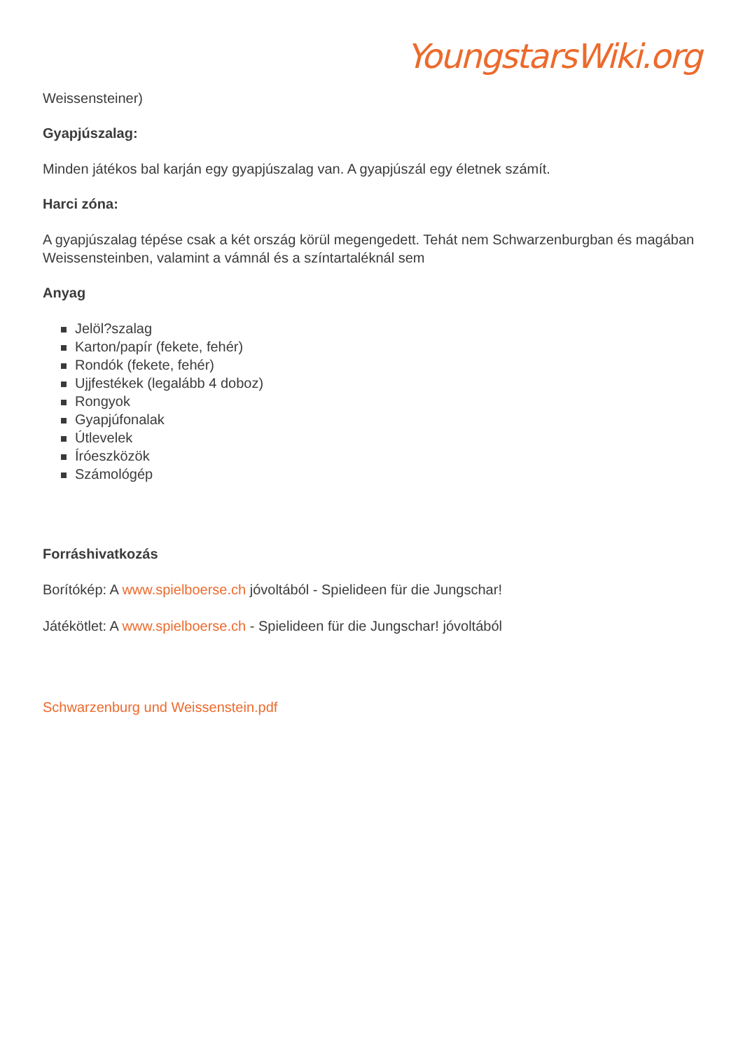YoungstarsWiki.org
Weissensteiner)
Gyapjúszalag:
Minden játékos bal karján egy gyapjúszalag van. A gyapjúszál egy életnek számít.
Harci zóna:
A gyapjúszalag tépése csak a két ország körül megengedett. Tehát nem Schwarzenburgban és magában Weissensteinben, valamint a vámnál és a színtartaléknál sem
Anyag
Jelöl?szalag
Karton/papír (fekete, fehér)
Rondók (fekete, fehér)
Ujjfestékek (legalább 4 doboz)
Rongyok
Gyapjúfonalak
Útlevelek
Íróeszközök
Számológép
Forráshivatkozás
Borítókép: A www.spielboerse.ch jóvoltából - Spielideen für die Jungschar!
Játékötlet: A www.spielboerse.ch - Spielideen für die Jungschar! jóvoltából
Schwarzenburg und Weissenstein.pdf